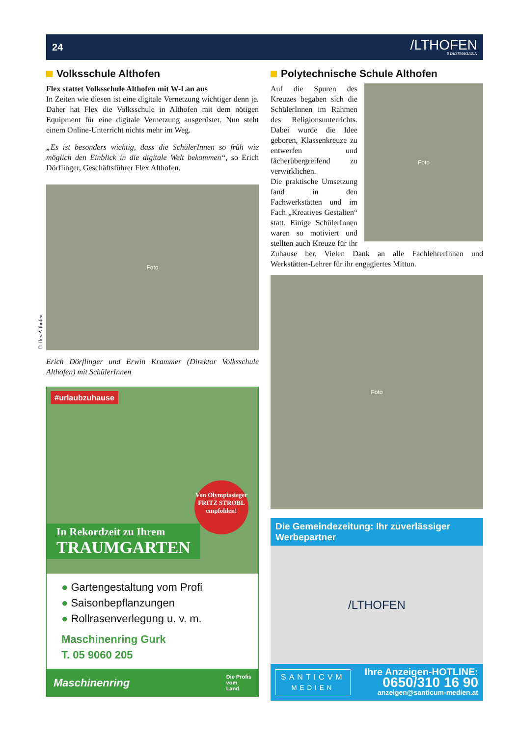24
/LTHOFEN
STADTMAGAZIN
Volksschule Althofen
Flex stattet Volksschule Althofen mit W-Lan aus
In Zeiten wie diesen ist eine digitale Vernetzung wichtiger denn je. Daher hat Flex die Volksschule in Althofen mit dem nötigen Equipment für eine digitale Vernetzung ausgerüstet. Nun steht einem Online-Unterricht nichts mehr im Weg.
„Es ist besonders wichtig, dass die SchülerInnen so früh wie möglich den Einblick in die digitale Welt bekommen“, so Erich Dörflinger, Geschäftsführer Flex Althofen.
© flex Althofen
Foto
Erich Dörflinger und Erwin Krammer (Direktor Volksschule Althofen) mit SchülerInnen
#urlaubzuhause
Von Olympiasieger FRITZ STROBL empfohlen!
In Rekordzeit zu Ihrem
TRAUMGARTEN
● Gartengestaltung vom Profi
● Saisonbepflanzungen
● Rollrasenverlegung u. v. m.
Maschinenring Gurk
T. 05 9060 205
Maschinenring Die Profis
vom
Land
Polytechnische Schule Althofen
Foto
Auf die Spuren des Kreuzes begaben sich die SchülerInnen im Rahmen des Religionsunterrichts. Dabei wurde die Idee geboren, Klassenkreuze zu entwerfen und fächerübergreifend zu verwirklichen.
Die praktische Umsetzung fand in den Fachwerkstätten und im Fach „Kreatives Gestalten“ statt. Einige SchülerInnen waren so motiviert und stellten auch Kreuze für ihr Zuhause her. Vielen Dank an alle FachlehrerInnen und Werkstätten-Lehrer für ihr engagiertes Mittun.
Foto
Die Gemeindezeitung: Ihr zuverlässiger Werbepartner
/LTHOFEN
SANTICVM
MEDIEN
Ihre Anzeigen-HOTLINE:
0650/310 16 90
anzeigen@santicum-medien.at